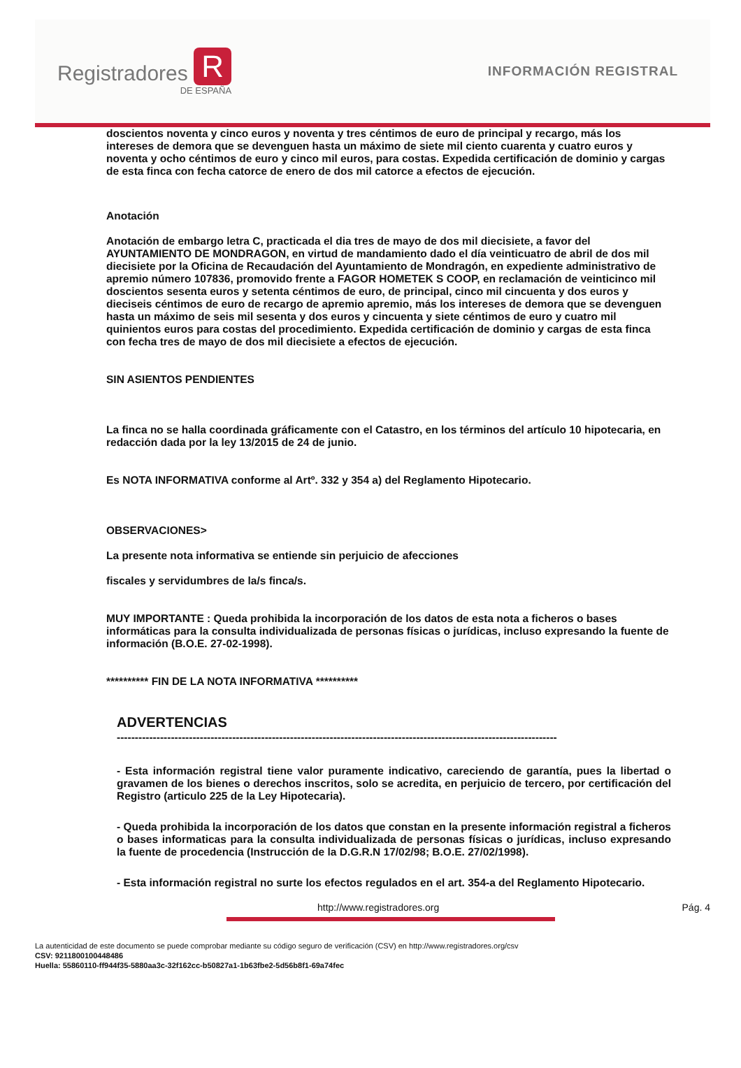Registradores R
DE ESPAÑA
INFORMACIÓN REGISTRAL
doscientos noventa y cinco euros y noventa y tres céntimos de euro de principal y recargo, más los intereses de demora que se devenguen hasta un máximo de siete mil ciento cuarenta y cuatro euros y noventa y ocho céntimos de euro y cinco mil euros, para costas. Expedida certificación de dominio y cargas de esta finca con fecha catorce de enero de dos mil catorce a efectos de ejecución.
Anotación
Anotación de embargo letra C, practicada el dia tres de mayo de dos mil diecisiete, a favor del AYUNTAMIENTO DE MONDRAGON, en virtud de mandamiento dado el día veinticuatro de abril de dos mil diecisiete por la Oficina de Recaudación del Ayuntamiento de Mondragón, en expediente administrativo de apremio número 107836, promovido frente a FAGOR HOMETEK S COOP, en reclamación de veinticinco mil doscientos sesenta euros y setenta céntimos de euro, de principal, cinco mil cincuenta y dos euros y dieciseis céntimos de euro de recargo de apremio apremio, más los intereses de demora que se devenguen hasta un máximo de seis mil sesenta y dos euros y cincuenta y siete céntimos de euro y cuatro mil quinientos euros para costas del procedimiento. Expedida certificación de dominio y cargas de esta finca con fecha tres de mayo de dos mil diecisiete a efectos de ejecución.
SIN ASIENTOS PENDIENTES
La finca no se halla coordinada gráficamente con el Catastro, en los términos del artículo 10 hipotecaria, en redacción dada por la ley 13/2015 de 24 de junio.
Es NOTA INFORMATIVA conforme al Artº. 332 y 354 a) del Reglamento Hipotecario.
OBSERVACIONES>
La presente nota informativa se entiende sin perjuicio de afecciones
fiscales y servidumbres de la/s finca/s.
MUY IMPORTANTE : Queda prohibida la incorporación de los datos de esta nota a ficheros o bases informáticas para la consulta individualizada de personas físicas o jurídicas, incluso expresando la fuente de información (B.O.E. 27-02-1998).
********** FIN DE LA NOTA INFORMATIVA **********
ADVERTENCIAS
--------------------------------------------------------------------------------------------------------------------------
- Esta información registral tiene valor puramente indicativo, careciendo de garantía, pues la libertad o gravamen de los bienes o derechos inscritos, solo se acredita, en perjuicio de tercero, por certificación del Registro (articulo 225 de la Ley Hipotecaria).
- Queda prohibida la incorporación de los datos que constan en la presente información registral a ficheros o bases informaticas para la consulta individualizada de personas físicas o jurídicas, incluso expresando la fuente de procedencia (Instrucción de la D.G.R.N 17/02/98; B.O.E. 27/02/1998).
- Esta información registral no surte los efectos regulados en el art. 354-a del Reglamento Hipotecario.
http://www.registradores.org Pág. 4
La autenticidad de este documento se puede comprobar mediante su código seguro de verificación (CSV) en http://www.registradores.org/csv
CSV: 9211800100448486
Huella: 55860110-ff944f35-5880aa3c-32f162cc-b50827a1-1b63fbe2-5d56b8f1-69a74fec